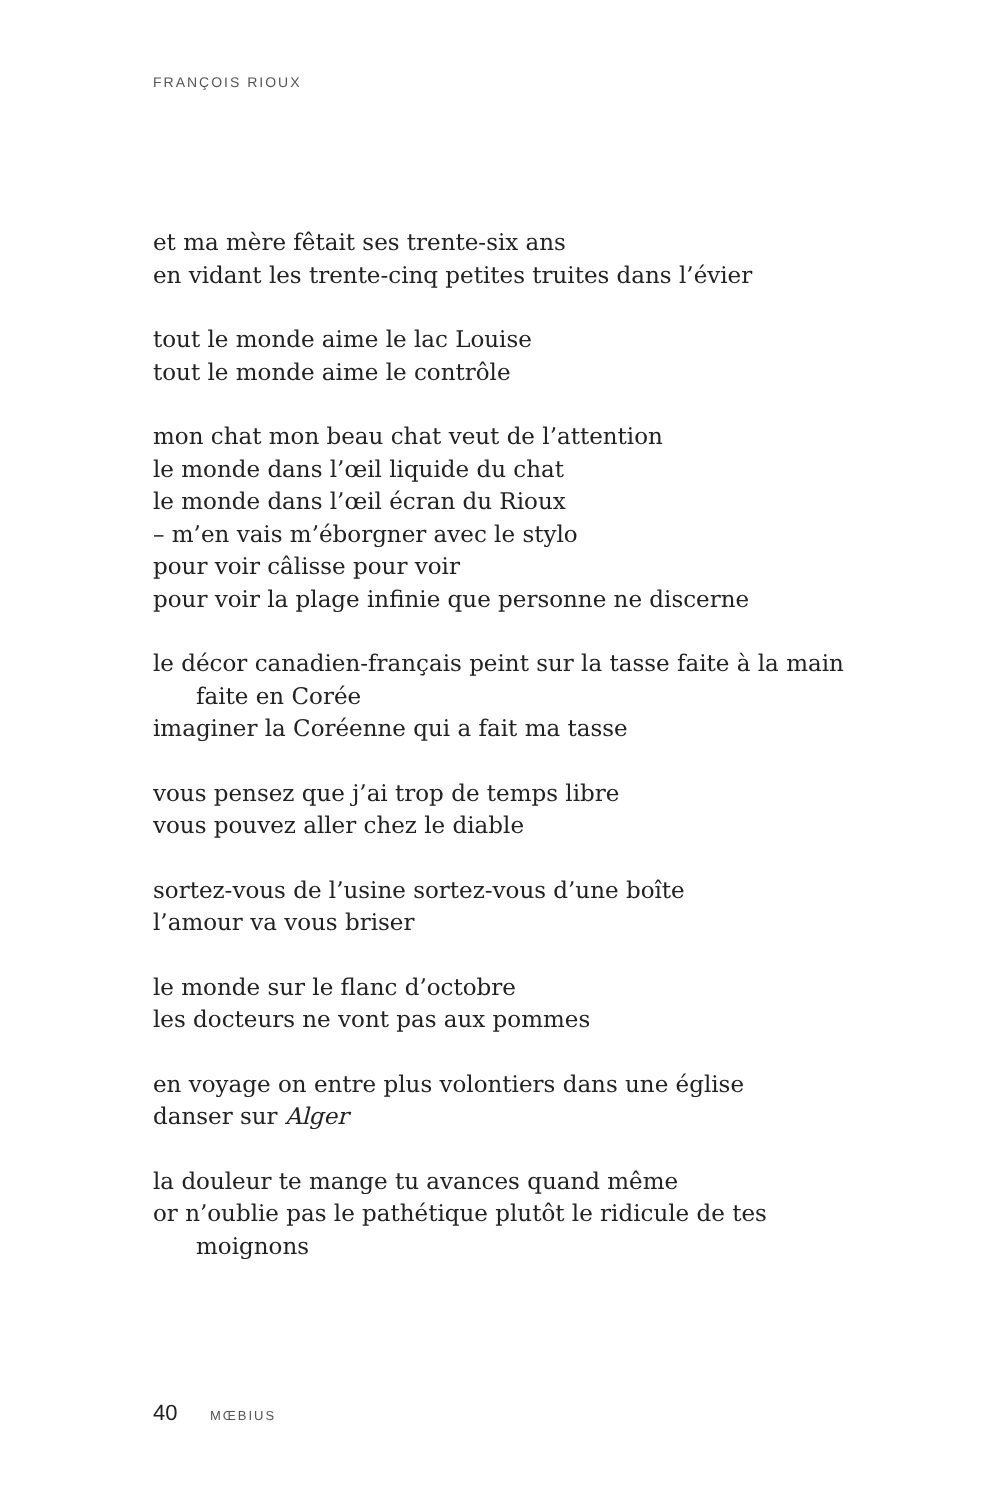FRANÇOIS RIOUX
et ma mère fêtait ses trente-six ans
en vidant les trente-cinq petites truites dans l’évier
tout le monde aime le lac Louise
tout le monde aime le contrôle
mon chat mon beau chat veut de l’attention
le monde dans l’œil liquide du chat
le monde dans l’œil écran du Rioux
– m’en vais m’éborgner avec le stylo
pour voir câlisse pour voir
pour voir la plage infinie que personne ne discerne
le décor canadien-français peint sur la tasse faite à la main
faite en Corée
imaginer la Coréenne qui a fait ma tasse
vous pensez que j’ai trop de temps libre
vous pouvez aller chez le diable
sortez-vous de l’usine sortez-vous d’une boîte
l’amour va vous briser
le monde sur le flanc d’octobre
les docteurs ne vont pas aux pommes
en voyage on entre plus volontiers dans une église
danser sur Alger
la douleur te mange tu avances quand même
or n’oublie pas le pathétique plutôt le ridicule de tes
moignons
40 MŒBIUS